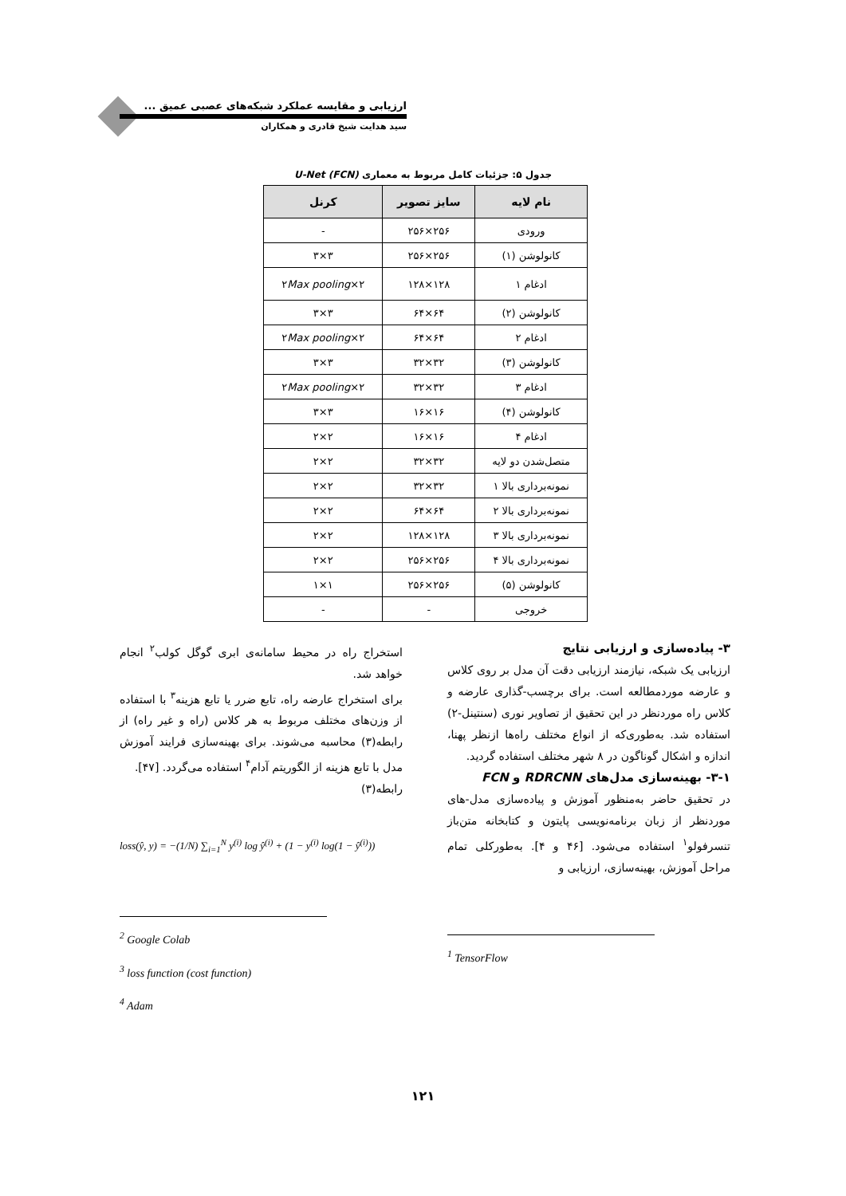ارزیابی و مقایسه عملکرد شبکه‌های عصبی عمیق ...
سید هدایت شیخ قادری و همکاران
جدول ۵: جزئیات کامل مربوط به معماری U-Net (FCN)
| نام لایه | سایز تصویر | کرنل |
| --- | --- | --- |
| ورودی | ۲۵۶×۲۵۶ | - |
| کانولوشن (۱) | ۲۵۶×۲۵۶ | ۳×۳ |
| ادغام ۱ | ۱۲۸×۱۲۸ | ۲×۲ Max pooling |
| کانولوشن (۲) | ۶۴×۶۴ | ۳×۳ |
| ادغام ۲ | ۶۴×۶۴ | ۲×۲ Max pooling |
| کانولوشن (۳) | ۳۲×۳۲ | ۳×۳ |
| ادغام ۳ | ۳۲×۳۲ | ۲×۲ Max pooling |
| کانولوشن (۴) | ۱۶×۱۶ | ۳×۳ |
| ادغام ۴ | ۱۶×۱۶ | ۲×۲ |
| متصل‌شدن دو لایه | ۳۲×۳۲ | ۲×۲ |
| نمونه‌برداری بالا ۱ | ۳۲×۳۲ | ۲×۲ |
| نمونه‌برداری بالا ۲ | ۶۴×۶۴ | ۲×۲ |
| نمونه‌برداری بالا ۳ | ۱۲۸×۱۲۸ | ۲×۲ |
| نمونه‌برداری بالا ۴ | ۲۵۶×۲۵۶ | ۲×۲ |
| کانولوشن (۵) | ۲۵۶×۲۵۶ | ۱×۱ |
| خروجی | - | - |
۳- پیاده‌سازی و ارزیابی نتایج
ارزیابی یک شبکه، نیازمند ارزیابی دقت آن مدل بر روی کلاس و عارضه موردمطالعه است. برای برچسب-گذاری عارضه و کلاس راه موردنظر در این تحقیق از تصاویر نوری (سنتینل-۲) استفاده شد. به‌طوری‌که از انواع مختلف راه‌ها ازنظر پهنا، اندازه و اشکال گوناگون در ۸ شهر مختلف استفاده گردید.
۳-۱- بهینه‌سازی مدل‌های RDRCNN و FCN
در تحقیق حاضر به‌منظور آموزش و پیاده‌سازی مدل-های موردنظر از زبان برنامه‌نویسی پایتون و کتابخانه متن‌باز تنسرفولو<sup>۱</sup> استفاده می‌شود. [۴۶ و ۴]. به‌طورکلی تمام مراحل آموزش، بهینه‌سازی، ارزیابی و
<sup>1</sup> TensorFlow
استخراج راه در محیط سامانه‌ی ابری گوگل کولب<sup>۲</sup> انجام خواهد شد.
برای استخراج عارضه راه، تابع ضرر یا تابع هزینه<sup>۳</sup> با استفاده از وزن‌های مختلف مربوط به هر کلاس (راه و غیر راه) از رابطه(۳) محاسبه می‌شوند. برای بهینه‌سازی فرایند آموزش مدل با تابع هزینه از الگوریتم آدام<sup>۴</sup> استفاده می‌گردد. [۴۷].
رابطه(۳)
loss(ŷ, y) = −(1/N) ∑<sub>i=1</sub><sup>N</sup> y<sup>(i)</sup> log ŷ<sup>(i)</sup> + (1 − y<sup>(i)</sup> log(1 − ŷ<sup>(i)</sup>))
<sup>2</sup> Google Colab
<sup>3</sup> loss function (cost function)
<sup>4</sup> Adam
۱۲۱